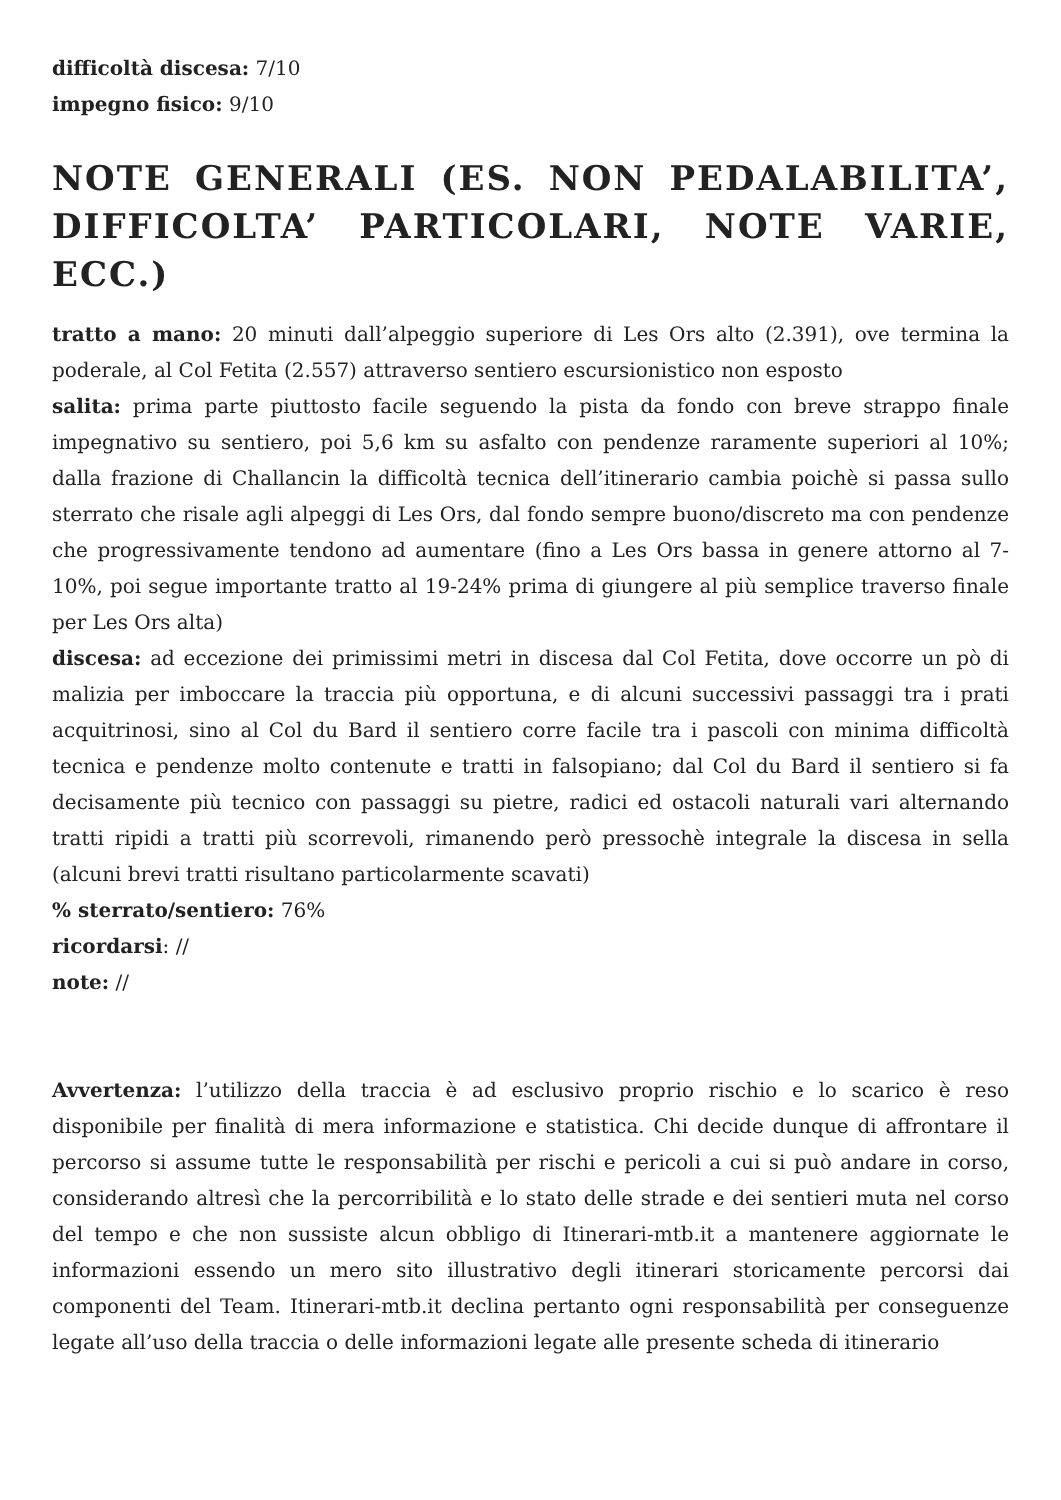difficoltà discesa: 7/10
impegno fisico: 9/10
NOTE GENERALI (ES. NON PEDALABILITA’, DIFFICOLTA’ PARTICOLARI, NOTE VARIE, ECC.)
tratto a mano: 20 minuti dall’alpeggio superiore di Les Ors alto (2.391), ove termina la poderale, al Col Fetita (2.557) attraverso sentiero escursionistico non esposto
salita: prima parte piuttosto facile seguendo la pista da fondo con breve strappo finale impegnativo su sentiero, poi 5,6 km su asfalto con pendenze raramente superiori al 10%; dalla frazione di Challancin la difficoltà tecnica dell’itinerario cambia poichè si passa sullo sterrato che risale agli alpeggi di Les Ors, dal fondo sempre buono/discreto ma con pendenze che progressivamente tendono ad aumentare (fino a Les Ors bassa in genere attorno al 7-10%, poi segue importante tratto al 19-24% prima di giungere al più semplice traverso finale per Les Ors alta)
discesa: ad eccezione dei primissimi metri in discesa dal Col Fetita, dove occorre un pò di malizia per imboccare la traccia più opportuna, e di alcuni successivi passaggi tra i prati acquitrinosi, sino al Col du Bard il sentiero corre facile tra i pascoli con minima difficoltà tecnica e pendenze molto contenute e tratti in falsopiano; dal Col du Bard il sentiero si fa decisamente più tecnico con passaggi su pietre, radici ed ostacoli naturali vari alternando tratti ripidi a tratti più scorrevoli, rimanendo però pressochè integrale la discesa in sella (alcuni brevi tratti risultano particolarmente scavati)
% sterrato/sentiero: 76%
ricordarsi: //
note: //
Avvertenza: l’utilizzo della traccia è ad esclusivo proprio rischio e lo scarico è reso disponibile per finalità di mera informazione e statistica. Chi decide dunque di affrontare il percorso si assume tutte le responsabilità per rischi e pericoli a cui si può andare in corso, considerando altresì che la percorribilità e lo stato delle strade e dei sentieri muta nel corso del tempo e che non sussiste alcun obbligo di Itinerari-mtb.it a mantenere aggiornate le informazioni essendo un mero sito illustrativo degli itinerari storicamente percorsi dai componenti del Team. Itinerari-mtb.it declina pertanto ogni responsabilità per conseguenze legate all’uso della traccia o delle informazioni legate alle presente scheda di itinerario